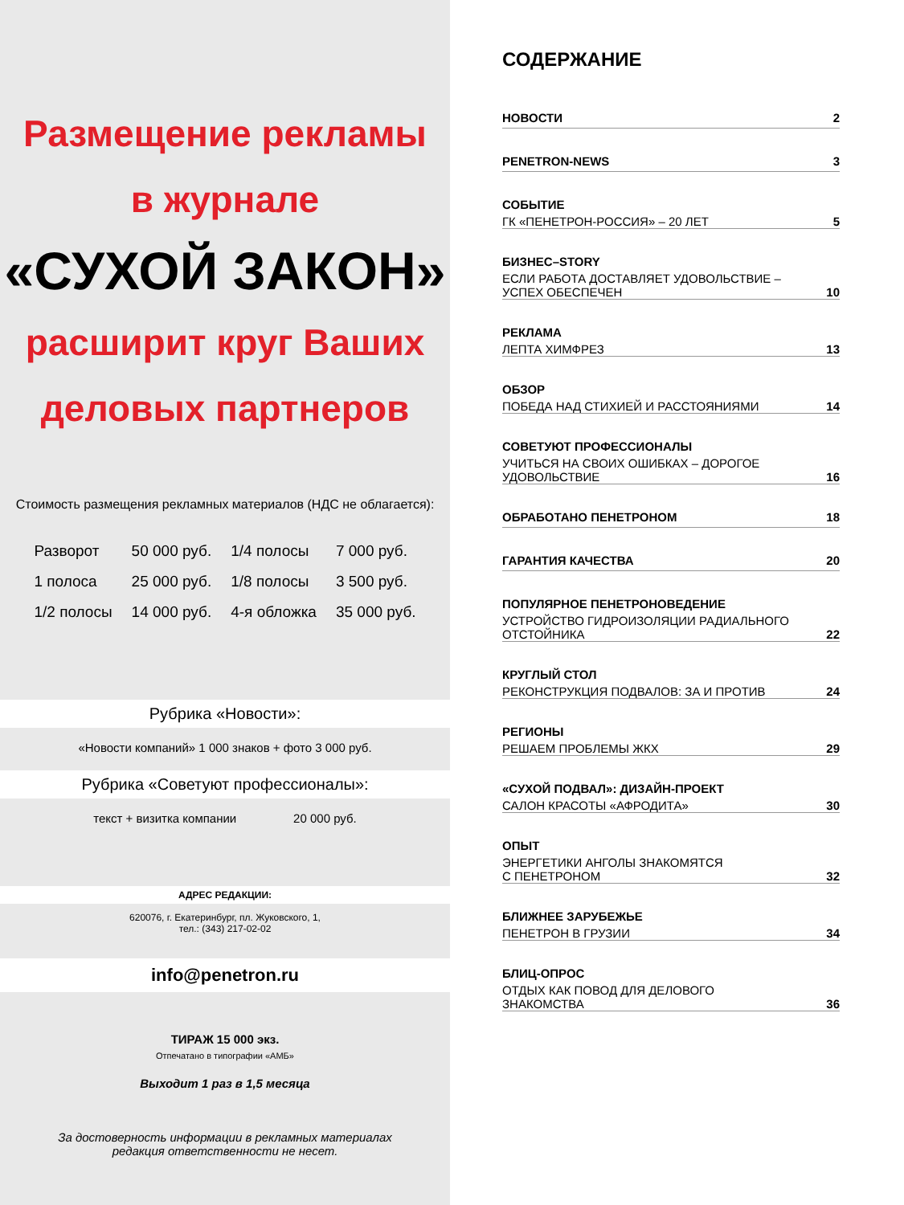Размещение рекламы
в журнале
«СУХОЙ ЗАКОН»
расширит круг Ваших
деловых партнеров
Стоимость размещения рекламных материалов (НДС не облагается):
| Разворот | 50 000 руб. | 1/4 полосы | 7 000 руб. |
| 1 полоса | 25 000 руб. | 1/8 полосы | 3 500 руб. |
| 1/2 полосы | 14 000 руб. | 4-я обложка | 35 000 руб. |
Рубрика «Новости»:
«Новости компаний» 1 000 знаков + фото 3 000 руб.
Рубрика «Советуют профессионалы»:
текст + визитка компании 20 000 руб.
АДРЕС РЕДАКЦИИ:
620076, г. Екатеринбург, пл. Жуковского, 1,
тел.: (343) 217-02-02
info@penetron.ru
ТИРАЖ 15 000 экз.
Отпечатано в типографии «АМБ»
Выходит 1 раз в 1,5 месяца
За достоверность информации в рекламных материалах
редакция ответственности не несет.
СОДЕРЖАНИЕ
НОВОСТИ 2
PENETRON-NEWS 3
СОБЫТИЕ
ГК «ПЕНЕТРОН-РОССИЯ» – 20 ЛЕТ 5
БИЗНЕС–STORY
ЕСЛИ РАБОТА ДОСТАВЛЯЕТ УДОВОЛЬСТВИЕ –
УСПЕХ ОБЕСПЕЧЕН 10
РЕКЛАМА
ЛЕПТА ХИМФРЕЗ 13
ОБЗОР
ПОБЕДА НАД СТИХИЕЙ И РАССТОЯНИЯМИ 14
СОВЕТУЮТ ПРОФЕССИОНАЛЫ
УЧИТЬСЯ НА СВОИХ ОШИБКАХ – ДОРОГОЕ
УДОВОЛЬСТВИЕ 16
ОБРАБОТАНО ПЕНЕТРОНОМ 18
ГАРАНТИЯ КАЧЕСТВА 20
ПОПУЛЯРНОЕ ПЕНЕТРОНОВЕДЕНИЕ
УСТРОЙСТВО ГИДРОИЗОЛЯЦИИ РАДИАЛЬНОГО
ОТСТОЙНИКА 22
КРУГЛЫЙ СТОЛ
РЕКОНСТРУКЦИЯ ПОДВАЛОВ: ЗА И ПРОТИВ 24
РЕГИОНЫ
РЕШАЕМ ПРОБЛЕМЫ ЖКХ 29
«СУХОЙ ПОДВАЛ»: ДИЗАЙН-ПРОЕКТ
САЛОН КРАСОТЫ «АФРОДИТА» 30
ОПЫТ
ЭНЕРГЕТИКИ АНГОЛЫ ЗНАКОМЯТСЯ
С ПЕНЕТРОНОМ 32
БЛИЖНЕЕ ЗАРУБЕЖЬЕ
ПЕНЕТРОН В ГРУЗИИ 34
БЛИЦ-ОПРОС
ОТДЫХ КАК ПОВОД ДЛЯ ДЕЛОВОГО
ЗНАКОМСТВА 36